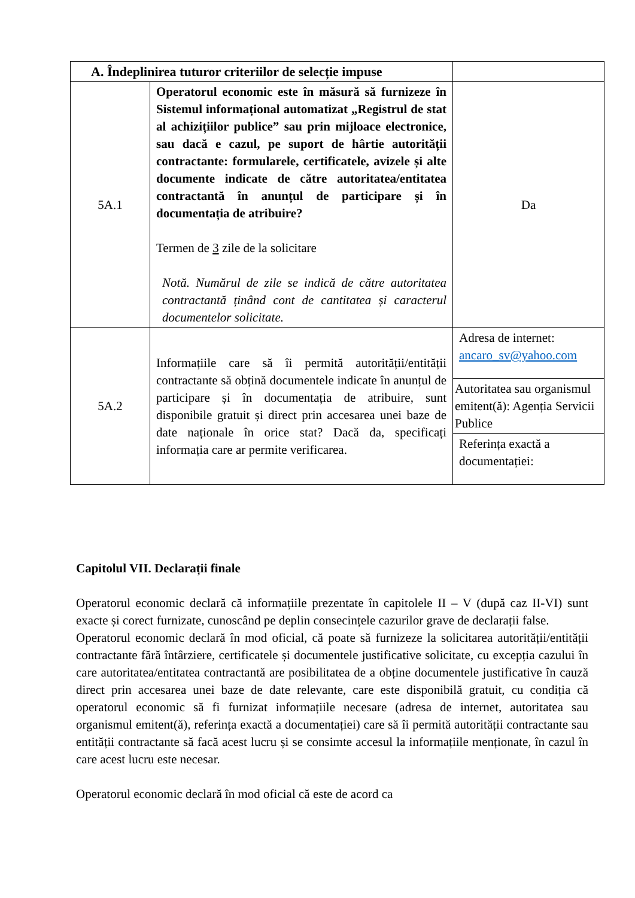| A. Îndeplinirea tuturor criteriilor de selecție impuse | | |
| 5A.1 | Operatorul economic este în măsură să furnizeze în Sistemul informațional automatizat „Registrul de stat al achizițiilor publice” sau prin mijloace electronice, sau dacă e cazul, pe suport de hârtie autorității contractante: formularele, certificatele, avizele și alte documente indicate de către autoritatea/entitatea contractantă în anunțul de participare și în documentația de atribuire? Termen de 3 zile de la solicitare Notă. Numărul de zile se indică de către autoritatea contractantă ținând cont de cantitatea și caracterul documentelor solicitate. | Da |
| 5A.2 | Informațiile care să îi permită autorității/entității contractante să obțină documentele indicate în anunțul de participare și în documentația de atribuire, sunt disponibile gratuit și direct prin accesarea unei baze de date naționale în orice stat? Dacă da, specificați informația care ar permite verificarea. | Adresa de internet: ancaro_sv@yahoo.com |
| | | Autoritatea sau organismul emitent(ă): Agenția Servicii Publice |
| | | Referința exactă a documentației: |
Capitolul VII. Declarații finale
Operatorul economic declară că informațiile prezentate în capitolele II – V (după caz II-VI) sunt exacte și corect furnizate, cunoscând pe deplin consecințele cazurilor grave de declarații false.
Operatorul economic declară în mod oficial, că poate să furnizeze la solicitarea autorității/entității contractante fără întârziere, certificatele și documentele justificative solicitate, cu excepția cazului în care autoritatea/entitatea contractantă are posibilitatea de a obține documentele justificative în cauză direct prin accesarea unei baze de date relevante, care este disponibilă gratuit, cu condiția că operatorul economic să fi furnizat informațiile necesare (adresa de internet, autoritatea sau organismul emitent(ă), referința exactă a documentației) care să îi permită autorității contractante sau entității contractante să facă acest lucru și se consimte accesul la informațiile menționate, în cazul în care acest lucru este necesar.
Operatorul economic declară în mod oficial că este de acord ca